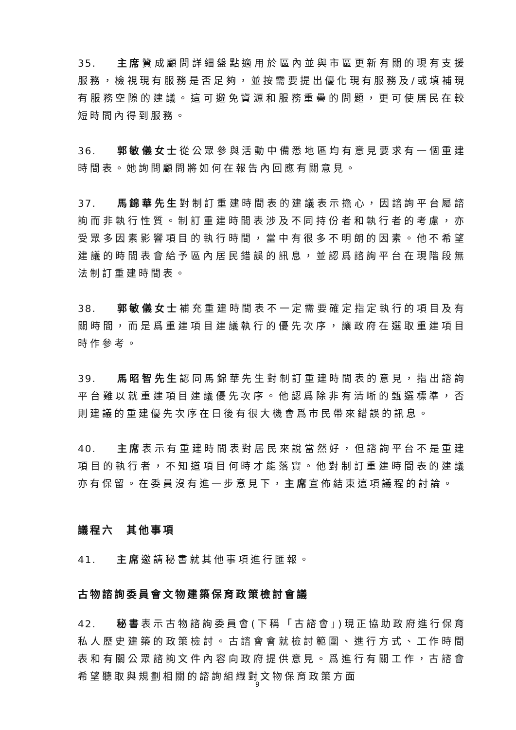35. 主席贊成顧問詳細盤點適用於區內並與市區更新有關的現有支援服務，檢視現有服務是否足夠，並按需要提出優化現有服務及/或填補現有服務空隙的建議。這可避免資源和服務重疊的問題，更可使居民在較短時間內得到服務。
36. 郭敏儀女士從公眾參與活動中備悉地區均有意見要求有一個重建時間表。她詢問顧問將如何在報告內回應有關意見。
37. 馬錦華先生對制訂重建時間表的建議表示擔心，因諮詢平台屬諮詢而非執行性質。制訂重建時間表涉及不同持份者和執行者的考慮，亦受眾多因素影響項目的執行時間，當中有很多不明朗的因素。他不希望建議的時間表會給予區內居民錯誤的訊息，並認爲諮詢平台在現階段無法制訂重建時間表。
38. 郭敏儀女士補充重建時間表不一定需要確定指定執行的項目及有關時間，而是爲重建項目建議執行的優先次序，讓政府在選取重建項目時作參考。
39. 馬昭智先生認同馬錦華先生對制訂重建時間表的意見，指出諮詢平台難以就重建項目建議優先次序。他認爲除非有清晰的甄選標準，否則建議的重建優先次序在日後有很大機會爲市民帶來錯誤的訊息。
40. 主席表示有重建時間表對居民來說當然好，但諮詢平台不是重建項目的執行者，不知道項目何時才能落實。他對制訂重建時間表的建議亦有保留。在委員沒有進一步意見下，主席宣佈結束這項議程的討論。
議程六　其他事項
41. 主席邀請秘書就其他事項進行匯報。
古物諮詢委員會文物建築保育政策檢討會議
42. 秘書表示古物諮詢委員會(下稱「古諮會」)現正協助政府進行保育私人歷史建築的政策檢討。古諮會會就檢討範圍、進行方式、工作時間表和有關公眾諮詢文件內容向政府提供意見。爲進行有關工作，古諮會希望聽取與規劃相關的諮詢組織對文物保育政策方面
9